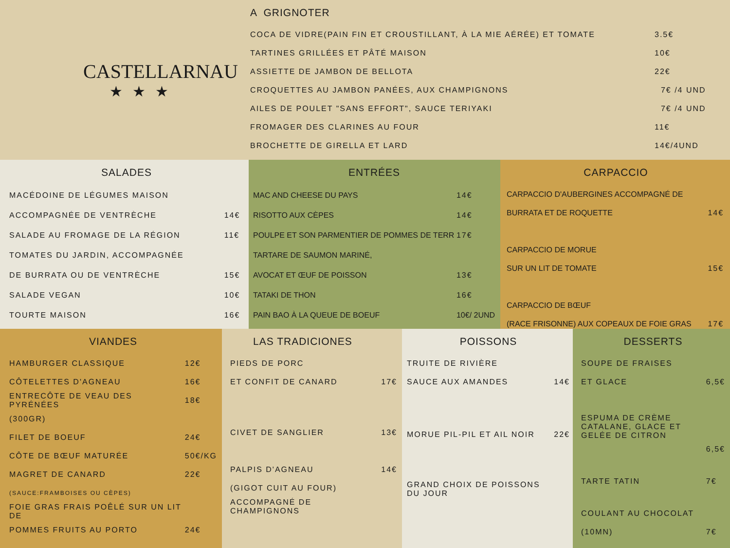CASTELLARNAU
★★★
A GRIGNOTER
| COCA DE VIDRE(PAIN FIN ET CROUSTILLANT, À LA MIE AÉRÉE) ET TOMATE | 3.5€ |
| TARTINES GRILLÉES ET PÂTÉ MAISON | 10€ |
| ASSIETTE DE JAMBON DE BELLOTA | 22€ |
| CROQUETTES AU JAMBON PANÉES, AUX CHAMPIGNONS | 7€ /4 UND |
| AILES DE POULET "SANS EFFORT", SAUCE TERIYAKI | 7€ /4 UND |
| FROMAGER DES CLARINES AU FOUR | 11€ |
| BROCHETTE DE GIRELLA ET LARD | 14€/4UND |
SALADES
| MACÉDOINE DE LÉGUMES MAISON | |
| ACCOMPAGNÉE DE VENTRÈCHE | 14€ |
| SALADE AU FROMAGE DE LA RÉGION | 11€ |
| TOMATES DU JARDIN, ACCOMPAGNÉE | |
| DE BURRATA OU DE VENTRÈCHE | 15€ |
| SALADE VEGAN | 10€ |
| TOURTE MAISON | 16€ |
ENTRÉES
| MAC AND CHEESE DU PAYS | 14€ |
| RISOTTO AUX CÈPES | 14€ |
| POULPE ET SON PARMENTIER DE POMMES DE TERR | 17€ |
| TARTARE DE SAUMON MARINÉ, | |
| AVOCAT ET ŒUF DE POISSON | 13€ |
| TATAKI DE THON | 16€ |
| PAIN BAO À LA QUEUE DE BOEUF | 10€/ 2UND |
CARPACCIO
| CARPACCIO D'AUBERGINES ACCOMPAGNÉ DE | |
| BURRATA ET DE ROQUETTE | 14€ |
| CARPACCIO DE MORUE | |
| SUR UN LIT DE TOMATE | 15€ |
| CARPACCIO DE BŒUF | |
| (RACE FRISONNE) AUX COPEAUX DE FOIE GRAS | 17€ |
VIANDES
| HAMBURGER CLASSIQUE | 12€ |
| CÔTELETTES D'AGNEAU | 16€ |
| ENTRECÔTE DE VEAU DES PYRÉNÉES | 18€ |
| (300GR) | |
| FILET DE BOEUF | 24€ |
| CÔTE DE BŒUF MATURÉE | 50€/KG |
| MAGRET DE CANARD | 22€ |
| (SAUCE:FRAMBOISES OU CÈPES) | |
| FOIE GRAS FRAIS POÊLÉ SUR UN LIT DE | |
| POMMES FRUITS AU PORTO | 24€ |
LAS TRADICIONES
| PIEDS DE PORC | |
| ET CONFIT DE CANARD | 17€ |
| CIVET DE SANGLIER | 13€ |
| PALPIS D'AGNEAU | 14€ |
| (GIGOT CUIT AU FOUR) | |
| ACCOMPAGNÉ DE CHAMPIGNONS | |
POISSONS
| TRUITE DE RIVIÈRE | |
| SAUCE AUX AMANDES | 14€ |
| MORUE PIL-PIL ET AIL NOIR | 22€ |
| GRAND CHOIX DE POISSONS DU JOUR | |
DESSERTS
| SOUPE DE FRAISES | |
| ET GLACE | 6,5€ |
| ESPUMA DE CRÈME CATALANE, GLACE ET GELÉE DE CITRON | |
| | 6,5€ |
| TARTE TATIN | 7€ |
| COULANT AU CHOCOLAT | |
| (10MN) | 7€ |